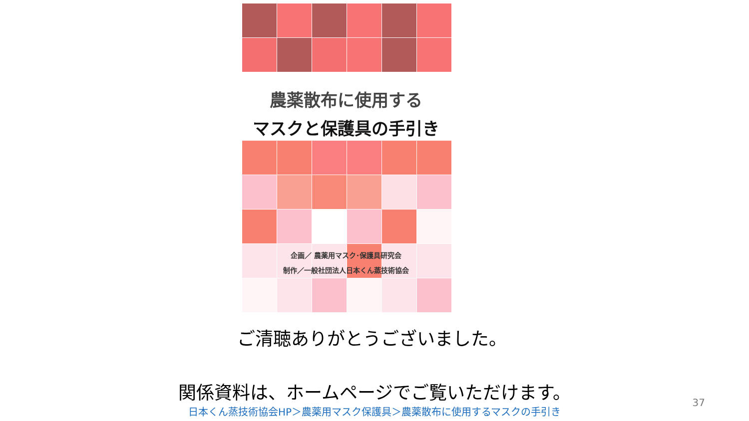農薬散布に使用する
マスクと保護具の手引き
企画／ 農薬用マスク･保護具研究会
制作／一般社団法人日本くん蒸技術協会
ご清聴ありがとうございました。
関係資料は、ホームページでご覧いただけます。
日本くん蒸技術協会HP＞農薬用マスク保護具＞農薬散布に使用するマスクの手引き
37